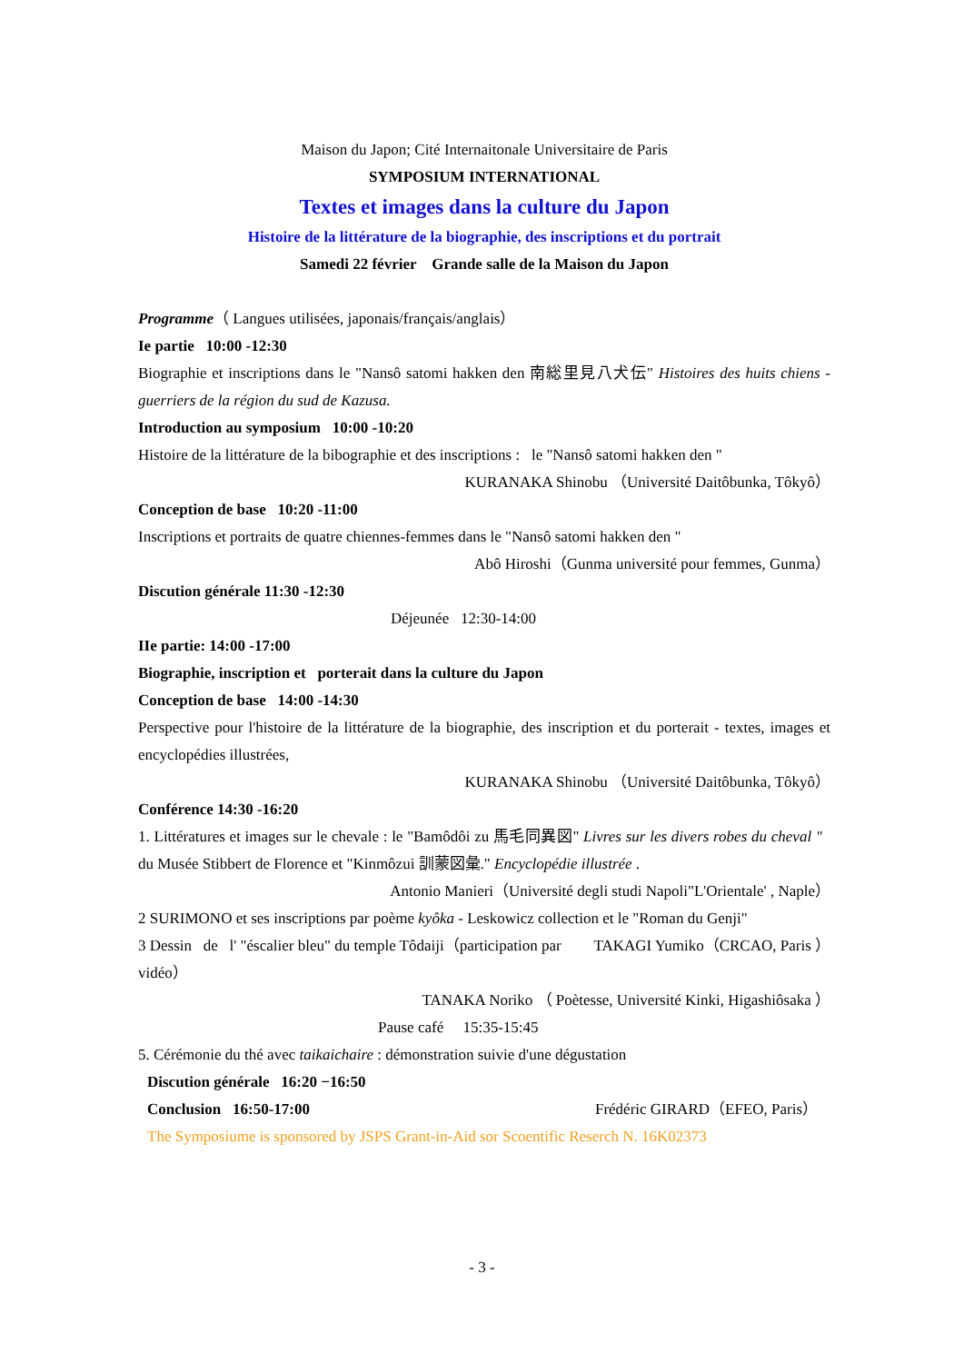Maison du Japon; Cité Internaitonale Universitaire de Paris
SYMPOSIUM INTERNATIONAL
Textes et images dans la culture du Japon
Histoire de la littérature de la biographie, des inscriptions et du portrait
Samedi 22 février Grande salle de la Maison du Japon
Programme（ Langues utilisées, japonais/français/anglais）
Ie partie 10:00 -12:30
Biographie et inscriptions dans le "Nansô satomi hakken den 南総里見八犬伝" Histoires des huits chiens -guerriers de la région du sud de Kazusa.
Introduction au symposium 10:00 -10:20
Histoire de la littérature de la bibographie et des inscriptions : le "Nansô satomi hakken den "
KURANAKA Shinobu （Université Daitôbunka, Tôkyô）
Conception de base 10:20 -11:00
Inscriptions et portraits de quatre chiennes-femmes dans le "Nansô satomi hakken den "
Abô Hiroshi（Gunma université pour femmes, Gunma）
Discution générale 11:30 -12:30
Déjeunée 12:30-14:00
IIe partie: 14:00 -17:00
Biographie, inscription et porterait dans la culture du Japon
Conception de base 14:00 -14:30
Perspective pour l'histoire de la littérature de la biographie, des inscription et du porterait - textes, images et encyclopédies illustrées,
KURANAKA Shinobu （Université Daitôbunka, Tôkyô）
Conférence 14:30 -16:20
1. Littératures et images sur le chevale : le "Bamôdôi zu 馬毛同異図" Livres sur les divers robes du cheval " du Musée Stibbert de Florence et "Kinmôzui 訓蒙図彙." Encyclopédie illustrée .
Antonio Manieri（Université degli studi Napoli"L'Orientale' , Naple）
2 SURIMONO et ses inscriptions par poème kyôka - Leskowicz collection et le "Roman du Genji" TAKAGI Yumiko（CRCAO, Paris ）
3 Dessin de l' "éscalier bleu" du temple Tôdaiji（participation par vidéo）
TANAKA Noriko （ Poètesse, Université Kinki, Higashiôsaka ）
Pause café 15:35-15:45
5. Cérémonie du thé avec taikaichaire : démonstration suivie d'une dégustation
Discution générale 16:20 −16:50
Conclusion 16:50-17:00 Frédéric GIRARD（EFEO, Paris）
The Symposiume is sponsored by JSPS Grant-in-Aid sor Scoentific Reserch N. 16K02373
- 3 -